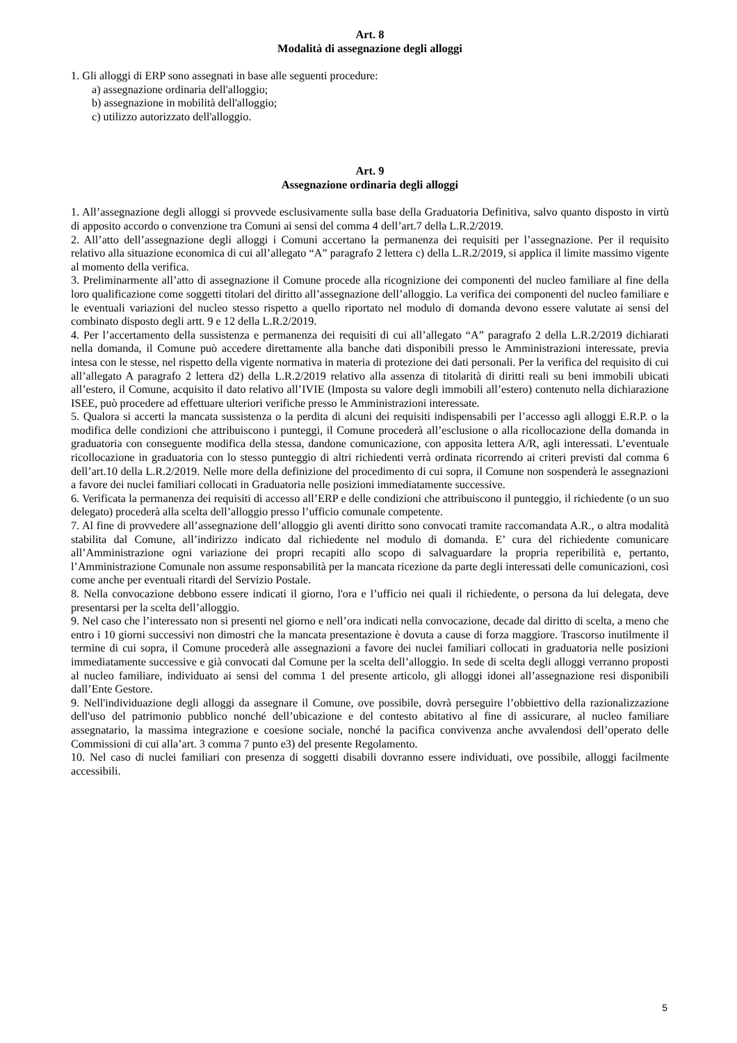Art. 8
Modalità di assegnazione degli alloggi
1. Gli alloggi di ERP sono assegnati in base alle seguenti procedure:
a) assegnazione ordinaria dell'alloggio;
b) assegnazione in mobilità dell'alloggio;
c) utilizzo autorizzato dell'alloggio.
Art. 9
Assegnazione ordinaria degli alloggi
1. All’assegnazione degli alloggi si provvede esclusivamente sulla base della Graduatoria Definitiva, salvo quanto disposto in virtù di apposito accordo o convenzione tra Comuni ai sensi del comma 4 dell’art.7 della L.R.2/2019.
2. All’atto dell’assegnazione degli alloggi i Comuni accertano la permanenza dei requisiti per l’assegnazione. Per il requisito relativo alla situazione economica di cui all’allegato “A” paragrafo 2 lettera c) della L.R.2/2019, si applica il limite massimo vigente al momento della verifica.
3. Preliminarmente all’atto di assegnazione il Comune procede alla ricognizione dei componenti del nucleo familiare al fine della loro qualificazione come soggetti titolari del diritto all’assegnazione dell’alloggio. La verifica dei componenti del nucleo familiare e le eventuali variazioni del nucleo stesso rispetto a quello riportato nel modulo di domanda devono essere valutate ai sensi del combinato disposto degli artt. 9 e 12 della L.R.2/2019.
4. Per l’accertamento della sussistenza e permanenza dei requisiti di cui all’allegato “A” paragrafo 2 della L.R.2/2019 dichiarati nella domanda, il Comune può accedere direttamente alla banche dati disponibili presso le Amministrazioni interessate, previa intesa con le stesse, nel rispetto della vigente normativa in materia di protezione dei dati personali. Per la verifica del requisito di cui all’allegato A paragrafo 2 lettera d2) della L.R.2/2019 relativo alla assenza di titolarità di diritti reali su beni immobili ubicati all’estero, il Comune, acquisito il dato relativo all’IVIE (Imposta su valore degli immobili all’estero) contenuto nella dichiarazione ISEE, può procedere ad effettuare ulteriori verifiche presso le Amministrazioni interessate.
5. Qualora si accerti la mancata sussistenza o la perdita di alcuni dei requisiti indispensabili per l’accesso agli alloggi E.R.P. o la modifica delle condizioni che attribuiscono i punteggi, il Comune procederà all’esclusione o alla ricollocazione della domanda in graduatoria con conseguente modifica della stessa, dandone comunicazione, con apposita lettera A/R, agli interessati. L’eventuale ricollocazione in graduatoria con lo stesso punteggio di altri richiedenti verrà ordinata ricorrendo ai criteri previsti dal comma 6 dell’art.10 della L.R.2/2019. Nelle more della definizione del procedimento di cui sopra, il Comune non sospenderà le assegnazioni a favore dei nuclei familiari collocati in Graduatoria nelle posizioni immediatamente successive.
6. Verificata la permanenza dei requisiti di accesso all’ERP e delle condizioni che attribuiscono il punteggio, il richiedente (o un suo delegato) procederà alla scelta dell’alloggio presso l’ufficio comunale competente.
7. Al fine di provvedere all’assegnazione dell’alloggio gli aventi diritto sono convocati tramite raccomandata A.R., o altra modalità stabilita dal Comune, all’indirizzo indicato dal richiedente nel modulo di domanda. E’ cura del richiedente comunicare all’Amministrazione ogni variazione dei propri recapiti allo scopo di salvaguardare la propria reperibilità e, pertanto, l’Amministrazione Comunale non assume responsabilità per la mancata ricezione da parte degli interessati delle comunicazioni, così come anche per eventuali ritardi del Servizio Postale.
8. Nella convocazione debbono essere indicati il giorno, l'ora e l’ufficio nei quali il richiedente, o persona da lui delegata, deve presentarsi per la scelta dell’alloggio.
9. Nel caso che l’interessato non si presenti nel giorno e nell’ora indicati nella convocazione, decade dal diritto di scelta, a meno che entro i 10 giorni successivi non dimostri che la mancata presentazione è dovuta a cause di forza maggiore. Trascorso inutilmente il termine di cui sopra, il Comune procederà alle assegnazioni a favore dei nuclei familiari collocati in graduatoria nelle posizioni immediatamente successive e già convocati dal Comune per la scelta dell’alloggio. In sede di scelta degli alloggi verranno proposti al nucleo familiare, individuato ai sensi del comma 1 del presente articolo, gli alloggi idonei all’assegnazione resi disponibili dall’Ente Gestore.
9. Nell'individuazione degli alloggi da assegnare il Comune, ove possibile, dovrà perseguire l’obbiettivo della razionalizzazione dell'uso del patrimonio pubblico nonché dell’ubicazione e del contesto abitativo al fine di assicurare, al nucleo familiare assegnatario, la massima integrazione e coesione sociale, nonché la pacifica convivenza anche avvalendosi dell’operato delle Commissioni di cui alla’art. 3 comma 7 punto e3) del presente Regolamento.
10. Nel caso di nuclei familiari con presenza di soggetti disabili dovranno essere individuati, ove possibile, alloggi facilmente accessibili.
5